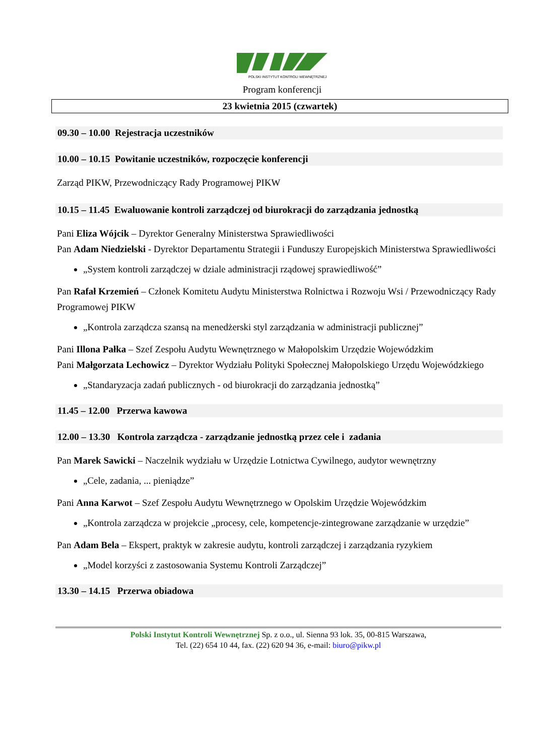POLSKI INSTYTUT KONTROLI WEWNĘTRZNEJ
Program konferencji
23 kwietnia 2015 (czwartek)
09.30 – 10.00 Rejestracja uczestników
10.00 – 10.15 Powitanie uczestników, rozpoczęcie konferencji
Zarząd PIKW, Przewodniczący Rady Programowej PIKW
10.15 – 11.45 Ewaluowanie kontroli zarządczej od biurokracji do zarządzania jednostką
Pani Eliza Wójcik – Dyrektor Generalny Ministerstwa Sprawiedliwości
Pan Adam Niedzielski - Dyrektor Departamentu Strategii i Funduszy Europejskich Ministerstwa Sprawiedliwości
„System kontroli zarządczej w dziale administracji rządowej sprawiedliwość”
Pan Rafał Krzemień – Członek Komitetu Audytu Ministerstwa Rolnictwa i Rozwoju Wsi / Przewodniczący Rady Programowej PIKW
„Kontrola zarządcza szansą na menedżerski styl zarządzania w administracji publicznej”
Pani Illona Pałka – Szef Zespołu Audytu Wewnętrznego w Małopolskim Urzędzie Wojewódzkim
Pani Małgorzata Lechowicz – Dyrektor Wydziału Polityki Społecznej Małopolskiego Urzędu Wojewódzkiego
„Standaryzacja zadań publicznych - od biurokracji do zarządzania jednostką”
11.45 – 12.00 Przerwa kawowa
12.00 – 13.30 Kontrola zarządcza - zarządzanie jednostką przez cele i zadania
Pan Marek Sawicki – Naczelnik wydziału w Urzędzie Lotnictwa Cywilnego, audytor wewnętrzny
„Cele, zadania, ... pieniądze”
Pani Anna Karwot – Szef Zespołu Audytu Wewnętrznego w Opolskim Urzędzie Wojewódzkim
„Kontrola zarządcza w projekcie „procesy, cele, kompetencje-zintegrowane zarządzanie w urzędzie”
Pan Adam Bela – Ekspert, praktyk w zakresie audytu, kontroli zarządczej i zarządzania ryzykiem
„Model korzyści z zastosowania Systemu Kontroli Zarządczej”
13.30 – 14.15 Przerwa obiadowa
Polski Instytut Kontroli Wewnętrznej Sp. z o.o., ul. Sienna 93 lok. 35, 00-815 Warszawa,
Tel. (22) 654 10 44, fax. (22) 620 94 36, e-mail: biuro@pikw.pl